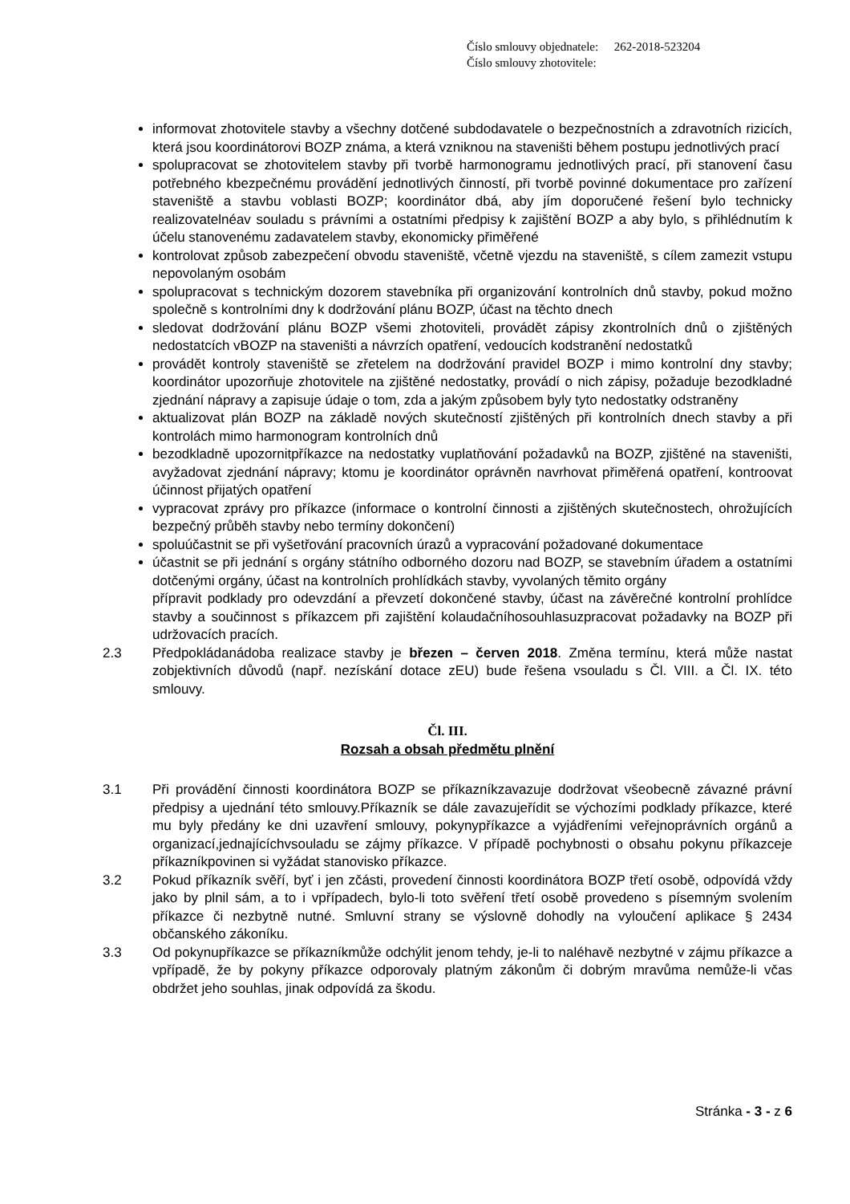Číslo smlouvy objednatele: 262-2018-523204
Číslo smlouvy zhotovitele:
informovat zhotovitele stavby a všechny dotčené subdodavatele o bezpečnostních a zdravotních rizicích, která jsou koordinátorovi BOZP známa, a která vzniknou na staveništi během postupu jednotlivých prací
spolupracovat se zhotovitelem stavby při tvorbě harmonogramu jednotlivých prací, při stanovení času potřebného kbezpečnému provádění jednotlivých činností, při tvorbě povinné dokumentace pro zařízení staveniště a stavbu voblasti BOZP; koordinátor dbá, aby jím doporučené řešení bylo technicky realizovatelnéav souladu s právními a ostatními předpisy k zajištění BOZP a aby bylo, s přihlédnutím k účelu stanovenému zadavatelem stavby, ekonomicky přiměřené
kontrolovat způsob zabezpečení obvodu staveniště, včetně vjezdu na staveniště, s cílem zamezit vstupu nepovolaným osobám
spolupracovat s technickým dozorem stavebníka při organizování kontrolních dnů stavby, pokud možno společně s kontrolními dny k dodržování plánu BOZP, účast na těchto dnech
sledovat dodržování plánu BOZP všemi zhotoviteli, provádět zápisy zkontrolních dnů o zjištěných nedostatcích vBOZP na staveništi a návrzích opatření, vedoucích kodstranění nedostatků
provádět kontroly staveniště se zřetelem na dodržování pravidel BOZP i mimo kontrolní dny stavby; koordinátor upozorňuje zhotovitele na zjištěné nedostatky, provádí o nich zápisy, požaduje bezodkladné zjednání nápravy a zapisuje údaje o tom, zda a jakým způsobem byly tyto nedostatky odstraněny
aktualizovat plán BOZP na základě nových skutečností zjištěných při kontrolních dnech stavby a při kontrolách mimo harmonogram kontrolních dnů
bezodkladně upozornitpříkazce na nedostatky vuplatňování požadavků na BOZP, zjištěné na staveništi, avyžadovat zjednání nápravy; ktomu je koordinátor oprávněn navrhovat přiměřená opatření, kontroovat účinnost přijatých opatření
vypracovat zprávy pro příkazce (informace o kontrolní činnosti a zjištěných skutečnostech, ohrožujících bezpečný průběh stavby nebo termíny dokončení)
spoluúčastnit se při vyšetřování pracovních úrazů a vypracování požadované dokumentace
účastnit se při jednání s orgány státního odborného dozoru nad BOZP, se stavebním úřadem a ostatními dotčenými orgány, účast na kontrolních prohlídkách stavby, vyvolaných těmito orgány
přípravit podklady pro odevzdání a převzetí dokončené stavby, účast na závěrečné kontrolní prohlídce stavby a součinnost s příkazcem při zajištění kolaudačníhosouhlasuzpracovat požadavky na BOZP při udržovacích pracích.
2.3 Předpokládanádoba realizace stavby je březen – červen 2018. Změna termínu, která může nastat zobjektivních důvodů (např. nezískání dotace zEU) bude řešena vsouladu s Čl. VIII. a Čl. IX. této smlouvy.
Čl. III.
Rozsah a obsah předmětu plnění
3.1 Při provádění činnosti koordinátora BOZP se příkazníkzavazuje dodržovat všeobecně závazné právní předpisy a ujednání této smlouvy.Příkazník se dále zavazujeřídit se výchozími podklady příkazce, které mu byly předány ke dni uzavření smlouvy, pokynypříkazce a vyjádřeními veřejnoprávních orgánů a organizací,jednajícíchvsouladu se zájmy příkazce. V případě pochybnosti o obsahu pokynu příkazceje příkazníkpovinen si vyžádat stanovisko příkazce.
3.2 Pokud příkazník svěří, byť i jen zčásti, provedení činnosti koordinátora BOZP třetí osobě, odpovídá vždy jako by plnil sám, a to i vpřípadech, bylo-li toto svěření třetí osobě provedeno s písemným svolením příkazce či nezbytně nutné. Smluvní strany se výslovně dohodly na vyloučení aplikace § 2434 občanského zákoníku.
3.3 Od pokynupříkazce se příkazníkmůže odchýlit jenom tehdy, je-li to naléhavě nezbytné v zájmu příkazce a vpřípadě, že by pokyny příkazce odporovaly platným zákonům či dobrým mravůma nemůže-li včas obdržet jeho souhlas, jinak odpovídá za škodu.
Stránka - 3 - z 6